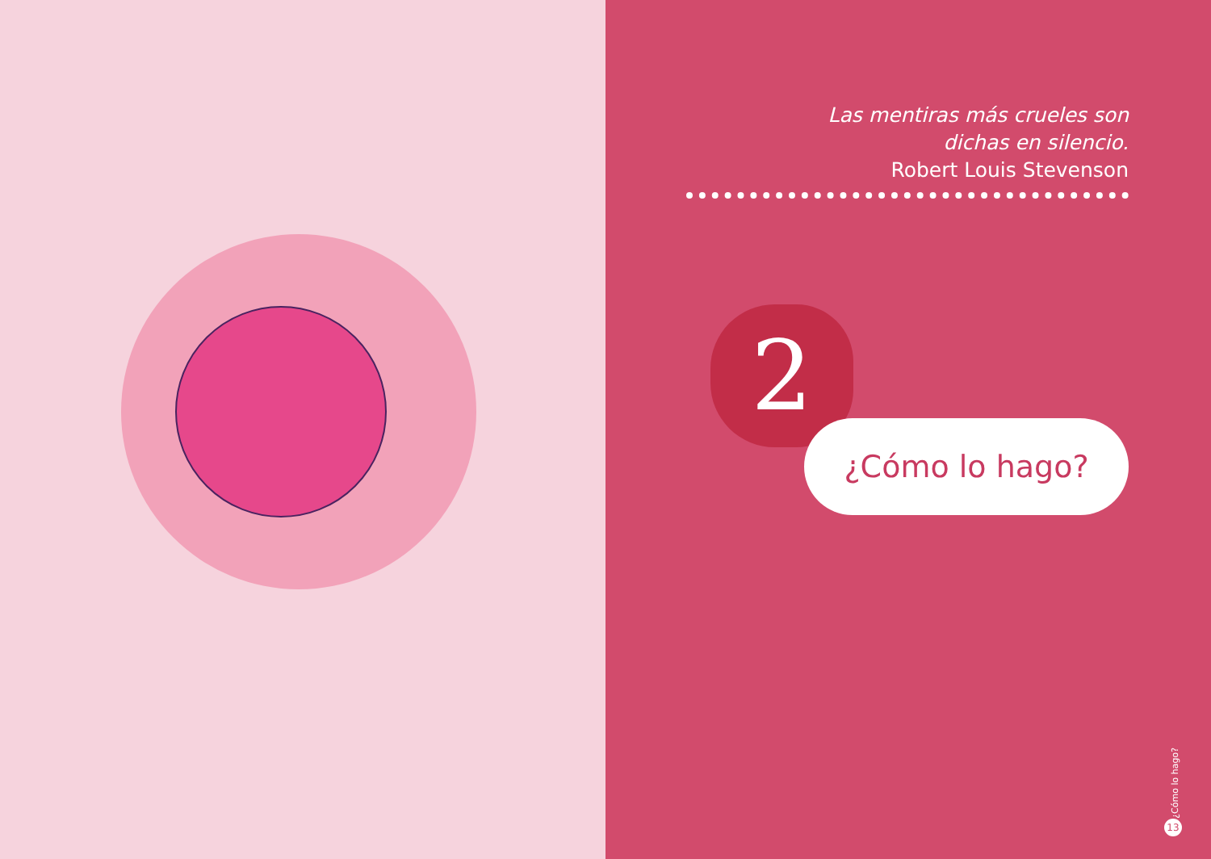Las mentiras más crueles son
dichas en silencio.
Robert Louis Stevenson
2
¿Cómo lo hago?
¿Cómo lo hago?
13